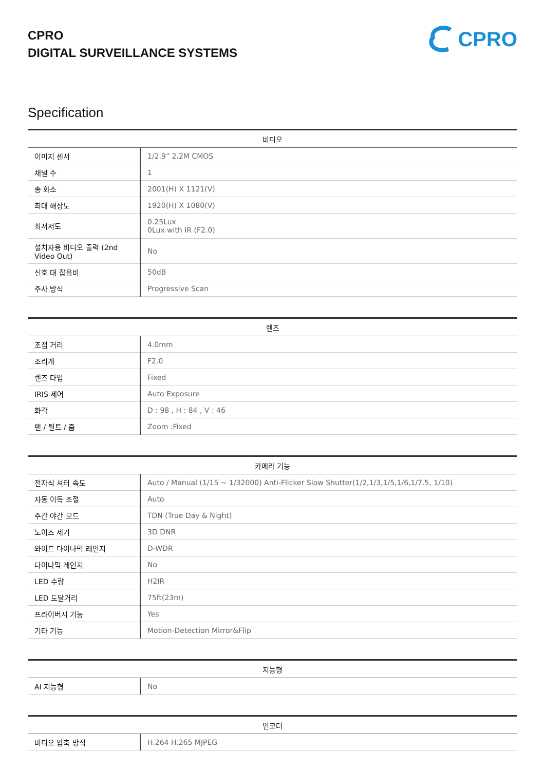CPRO
DIGITAL SURVEILLANCE SYSTEMS
CPRO
Specification
| 비디오 | |
| --- | --- |
| 이미지 센서 | 1/2.9” 2.2M CMOS |
| 채널 수 | 1 |
| 총 화소 | 2001(H) X 1121(V) |
| 최대 해상도 | 1920(H) X 1080(V) |
| 최저저도 | 0.25Lux 0Lux with IR (F2.0) |
| 설치자용 비디오 출력 (2nd Video Out) | No |
| 신호 대 잡음비 | 50dB |
| 주사 방식 | Progressive Scan |
| 렌즈 | |
| --- | --- |
| 초점 거리 | 4.0mm |
| 조리개 | F2.0 |
| 렌즈 타입 | Fixed |
| IRIS 제어 | Auto Exposure |
| 화각 | D : 98 , H : 84 , V : 46 |
| 팬 / 틸트 / 줌 | Zoom :Fixed |
| 카메라 기능 | |
| --- | --- |
| 전자식 셔터 속도 | Auto / Manual (1/15 ~ 1/32000) Anti-Flicker Slow Shutter(1/2,1/3,1/5,1/6,1/7.5, 1/10) |
| 자동 이득 조절 | Auto |
| 주간 야간 모드 | TDN (True Day & Night) |
| 노이즈 제거 | 3D DNR |
| 와이드 다이나믹 레인지 | D-WDR |
| 다이나믹 레인지 | No |
| LED 수량 | H2IR |
| LED 도달거리 | 75ft(23m) |
| 프라이버시 기능 | Yes |
| 기타 기능 | Motion-Detection Mirror&Flip |
| 지능형 | |
| --- | --- |
| AI 지능형 | No |
| 인코더 | |
| --- | --- |
| 비디오 압축 방식 | H.264 H.265 MJPEG |